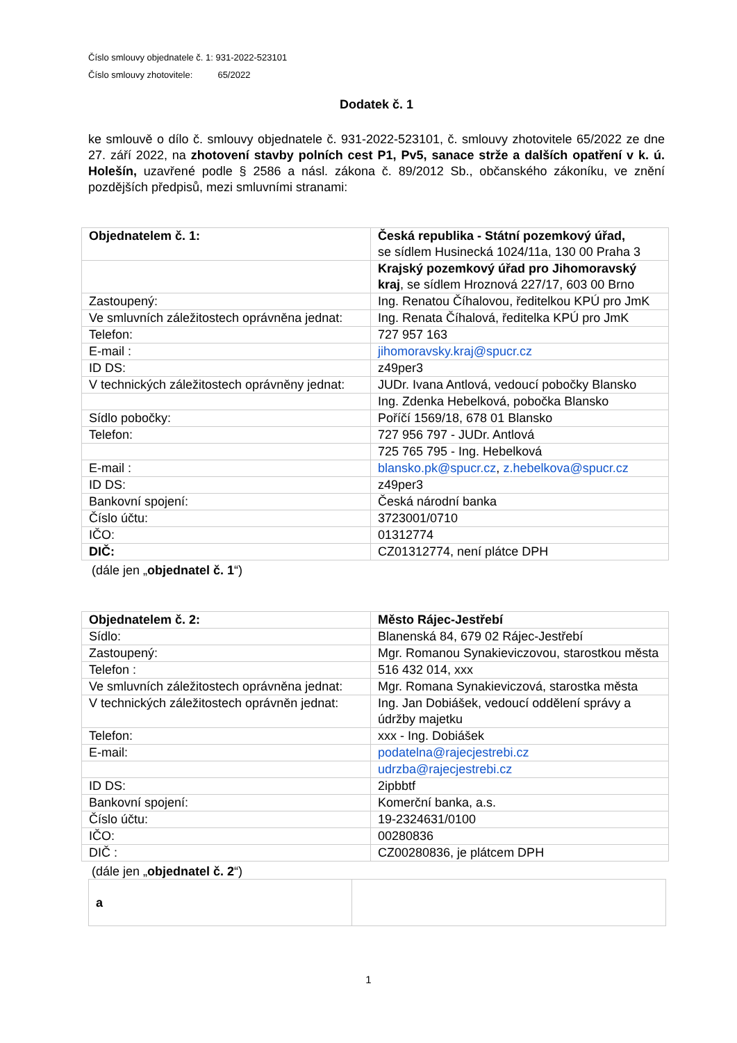Číslo smlouvy objednatele č. 1: 931-2022-523101
Číslo smlouvy zhotovitele: 65/2022
Dodatek č. 1
ke smlouvě o dílo č. smlouvy objednatele č. 931-2022-523101, č. smlouvy zhotovitele 65/2022 ze dne 27. září 2022, na zhotovení stavby polních cest P1, Pv5, sanace strže a dalších opatření v k. ú. Holešín, uzavřené podle § 2586 a násl. zákona č. 89/2012 Sb., občanského zákoníku, ve znění pozdějších předpisů, mezi smluvními stranami:
| Objednatelem č. 1: | Česká republika - Státní pozemkový úřad, se sídlem Husinecká 1024/11a, 130 00 Praha 3 |
| | Krajský pozemkový úřad pro Jihomoravský kraj , se sídlem Hroznová 227/17, 603 00 Brno |
| Zastoupený: | Ing. Renatou Číhalovou, ředitelkou KPÚ pro JmK |
| Ve smluvních záležitostech oprávněna jednat: | Ing. Renata Číhalová, ředitelka KPÚ pro JmK |
| Telefon: | 727 957 163 |
| E-mail : | jihomoravsky.kraj@spucr.cz |
| ID DS: | z49per3 |
| V technických záležitostech oprávněny jednat: | JUDr. Ivana Antlová, vedoucí pobočky Blansko |
| | Ing. Zdenka Hebelková, pobočka Blansko |
| Sídlo pobočky: | Poříčí 1569/18, 678 01 Blansko |
| Telefon: | 727 956 797 - JUDr. Antlová |
| | 725 765 795 - Ing. Hebelková |
| E-mail : | blansko.pk@spucr.cz , z.hebelkova@spucr.cz |
| ID DS: | z49per3 |
| Bankovní spojení: | Česká národní banka |
| Číslo účtu: | 3723001/0710 |
| IČO: | 01312774 |
| DIČ: | CZ01312774, není plátce DPH |
(dále jen „objednatel č. 1“)
| Objednatelem č. 2: | Město Rájec-Jestřebí |
| Sídlo: | Blanenská 84, 679 02 Rájec-Jestřebí |
| Zastoupený: | Mgr. Romanou Synakieviczovou, starostkou města |
| Telefon : | 516 432 014, xxx |
| Ve smluvních záležitostech oprávněna jednat: | Mgr. Romana Synakieviczová, starostka města |
| V technických záležitostech oprávněn jednat: | Ing. Jan Dobiášek, vedoucí oddělení správy a údržby majetku |
| Telefon: | xxx - Ing. Dobiášek |
| E-mail: | podatelna@rajecjestrebi.cz |
| | udrzba@rajecjestrebi.cz |
| ID DS: | 2ipbbtf |
| Bankovní spojení: | Komerční banka, a.s. |
| Číslo účtu: | 19-2324631/0100 |
| IČO: | 00280836 |
| DIČ : | CZ00280836, je plátcem DPH |
(dále jen „objednatel č. 2“)
| a | |
1